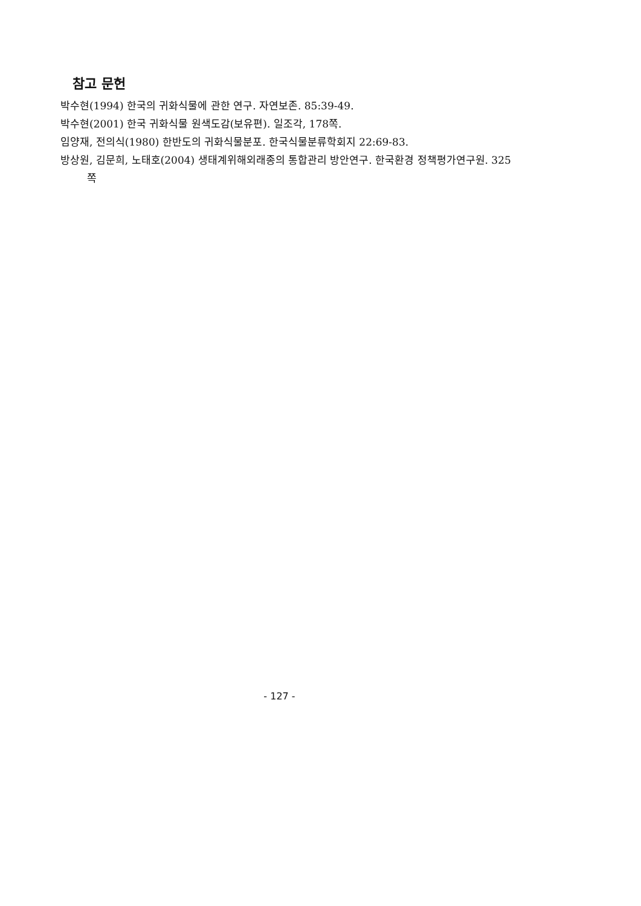참고 문헌
박수현(1994) 한국의 귀화식물에 관한 연구. 자연보존. 85:39-49.
박수현(2001) 한국 귀화식물 원색도감(보유편). 일조각, 178쪽.
임양재, 전의식(1980) 한반도의 귀화식물분포. 한국식물분류학회지 22:69-83.
방상원, 김문희, 노태호(2004) 생태계위해외래종의 통합관리 방안연구. 한국환경 정책평가연구원. 325쪽
- 127 -